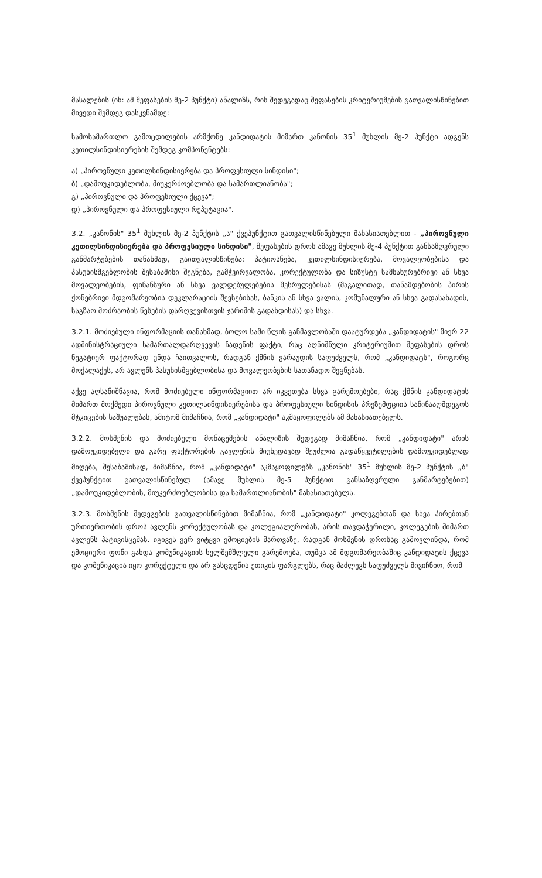მასალების (იხ: ამ შეფასების მე-2 პუნქტი) ანალიზს, რის შედეგადაც შეფასების კრიტერიუმების გათვალისწინებით მივედი შემდეგ დასკვნამდე:
სამოსამართლო გამოცდილების არმქონე კანდიდატის მიმართ კანონის 35<sup>1</sup> მუხლის მე-2 პუნქტი ადგენს კეთილსინდისიერების შემდეგ კომპონენტებს:
ა) „პიროვნული კეთილსინდისიერება და პროფესიული სინდისი";
ბ) „დამოუკიდებლობა, მიუკერძოებლობა და სამართლიანობა";
გ) „პიროვნული და პროფესიული ქცევა";
დ) „პიროვნული და პროფესიული რეპუტაცია".
3.2. „კანონის" 35<sup>1</sup> მუხლის მე-2 პუნქტის „ა" ქვეპუნქტით გათვალისწინებული მახასიათებლით - „პიროვნული კეთილსინდისიერება და პროფესიული სინდისი", შეფასების დროს ამავე მუხლის მე-4 პუნქტით განსაზღვრული განმარტებების თანახმად, გაითვალისწინება: პატიოსნება, კეთილსინდისიერება, მოვალეობებისა და პასუხისმგებლობის შესაბამისი შეგნება, გამჭვირვალობა, კორექტულობა და სიზუსტე სამსახურებრივი ან სხვა მოვალეობების, ფინანსური ან სხვა ვალდებულებების შესრულებისას (მაგალითად, თანამდებობის პირის ქონებრივი მდგომარეობის დეკლარაციის შევსებისას, ბანკის ან სხვა ვალის, კომუნალური ან სხვა გადასახადის, საგზაო მოძრაობის წესების დარღვევისთვის ჯარიმის გადახდისას) და სხვა.
3.2.1. მოძიებული ინფორმაციის თანახმად, ბოლო სამი წლის განმავლობაში დაატურდება „კანდიდატის" მიერ 22 ადმინისტრაციული სამართალდარღვევის ჩადენის ფაქტი, რაც აღნიშნული კრიტერიუმით შეფასების დროს ნეგატიურ ფაქტორად უნდა ჩაითვალოს, რადგან ქმნის ვარაუდის საფუძველს, რომ „კანდიდატს", როგორც მოქალაქეს, არ ავლენს პასუხისმგებლობისა და მოვალეობების სათანადო შეგნებას.
აქვე აღსანიშნავია, რომ მოძიებული ინფორმაციით არ იკვეთება სხვა გარემოებები, რაც ქმნის კანდიდატის მიმართ მოქმედი პიროვნული კეთილსინდისიერებისა და პროფესიული სინდისის პრეზუმფციის საწინააღმდეგოს მტკიცების საშუალებას, ამიტომ მიმაჩნია, რომ „კანდიდატი" აკმაყოფილებს ამ მახასიათებელს.
3.2.2. მოსმენის და მოძიებული მონაცემების ანალიზის შედეგად მიმაჩნია, რომ „კანდიდატი" არის დამოუკიდებელი და გარე ფაქტორების გავლენის მიუხედავად შეუძლია გადაწყვეტილების დამოუკიდებლად მიღება, შესაბამისად, მიმაჩნია, რომ „კანდიდატი" აკმაყოფილებს „კანონის" 35<sup>1</sup> მუხლის მე-2 პუნქტის „ბ" ქვეპუნქტით გათვალისწინებულ (ამავე მუხლის მე-5 პუნქტით განსაზღვრული განმარტებებით) „დამოუკიდებლობის, მიუკერძოებლობისა და სამართლიანობის" მახასიათებელს.
3.2.3. მოსმენის შედეგების გათვალისწინებით მიმაჩნია, რომ „კანდიდატი" კოლეგებთან და სხვა პირებთან ურთიერთობის დროს ავლენს კორექტულობას და კოლეგიალურობას, არის თავდაჭერილი, კოლეგების მიმართ ავლენს პატივისცემას. იგივეს ვერ ვიტყვი ემოციების მართვაზე, რადგან მოსმენის დროსაც გამოვლინდა, რომ ემოციური ფონი გახდა კომუნიკაციის ხელშემშლელი გარემოება, თუმცა ამ მდგომარეობაშიც კანდიდატის ქცევა და კომუნიკაცია იყო კორექტული და არ გასცდენია ეთიკის ფარგლებს, რაც მაძლევს საფუძველს მივიჩნიო, რომ